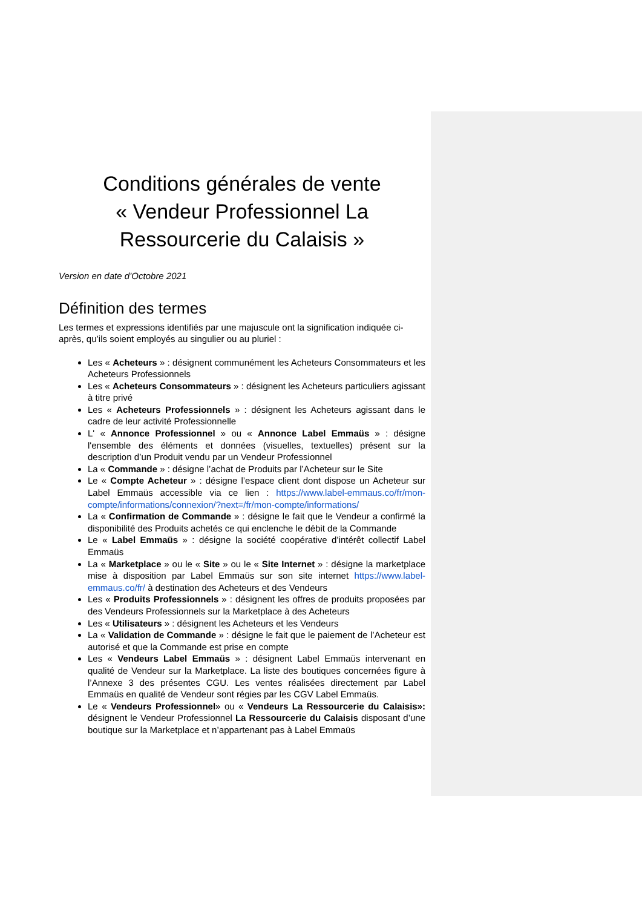Conditions générales de vente
« Vendeur Professionnel La
Ressourcerie du Calaisis »
Version en date d’Octobre 2021
Définition des termes
Les termes et expressions identifiés par une majuscule ont la signification indiquée ci-après, qu’ils soient employés au singulier ou au pluriel :
Les « Acheteurs » : désignent communément les Acheteurs Consommateurs et les Acheteurs Professionnels
Les « Acheteurs Consommateurs » : désignent les Acheteurs particuliers agissant à titre privé
Les « Acheteurs Professionnels » : désignent les Acheteurs agissant dans le cadre de leur activité Professionnelle
L' « Annonce Professionnel » ou « Annonce Label Emmaüs » : désigne l'ensemble des éléments et données (visuelles, textuelles) présent sur la description d’un Produit vendu par un Vendeur Professionnel
La « Commande » : désigne l’achat de Produits par l’Acheteur sur le Site
Le « Compte Acheteur » : désigne l’espace client dont dispose un Acheteur sur Label Emmaüs accessible via ce lien : https://www.label-emmaus.co/fr/mon-compte/informations/connexion/?next=/fr/mon-compte/informations/
La « Confirmation de Commande » : désigne le fait que le Vendeur a confirmé la disponibilité des Produits achetés ce qui enclenche le débit de la Commande
Le « Label Emmaüs » : désigne la société coopérative d’intérêt collectif Label Emmaüs
La « Marketplace » ou le « Site » ou le « Site Internet » : désigne la marketplace mise à disposition par Label Emmaüs sur son site internet https://www.label-emmaus.co/fr/ à destination des Acheteurs et des Vendeurs
Les « Produits Professionnels » : désignent les offres de produits proposées par des Vendeurs Professionnels sur la Marketplace à des Acheteurs
Les « Utilisateurs » : désignent les Acheteurs et les Vendeurs
La « Validation de Commande » : désigne le fait que le paiement de l’Acheteur est autorisé et que la Commande est prise en compte
Les « Vendeurs Label Emmaüs » : désignent Label Emmaüs intervenant en qualité de Vendeur sur la Marketplace. La liste des boutiques concernées figure à l’Annexe 3 des présentes CGU. Les ventes réalisées directement par Label Emmaüs en qualité de Vendeur sont régies par les CGV Label Emmaüs.
Le « Vendeurs Professionnel» ou « Vendeurs La Ressourcerie du Calaisis»: désignent le Vendeur Professionnel La Ressourcerie du Calaisis disposant d’une boutique sur la Marketplace et n’appartenant pas à Label Emmaüs